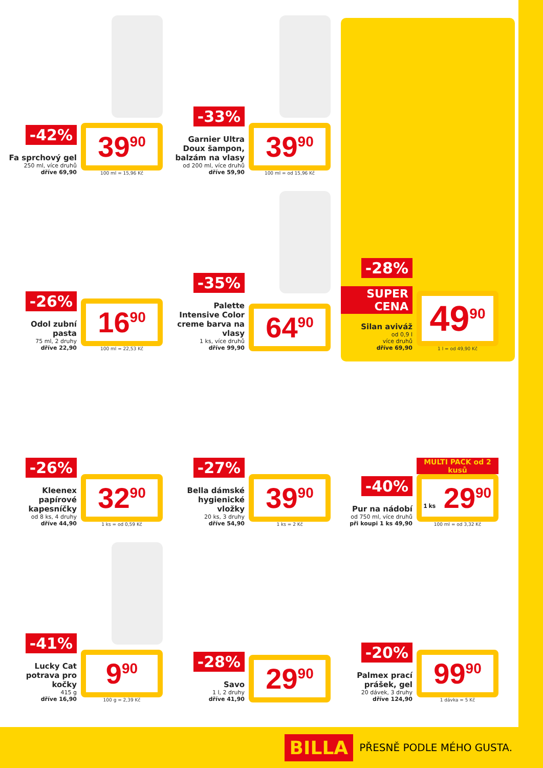-42%
Fa sprchový gel
250 ml, více druhů
dříve 69,90
39<sup>90</sup>
100 ml = 15,96 Kč
-33%
Garnier Ultra Doux šampon, balzám na vlasy
od 200 ml, více druhů
dříve 59,90
39<sup>90</sup>
100 ml = od 15,96 Kč
-28%
SUPER CENA
Silan aviváž
od 0,9 l
více druhů
dříve 69,90
49<sup>90</sup>
1 l = od 49,90 Kč
-26%
Odol zubní pasta
75 ml, 2 druhy
dříve 22,90
16<sup>90</sup>
100 ml = 22,53 Kč
-35%
Palette Intensive Color creme barva na vlasy
1 ks, více druhů
dříve 99,90
64<sup>90</sup>
-26%
Kleenex papírové kapesníčky
od 8 ks, 4 druhy
dříve 44,90
32<sup>90</sup>
1 ks = od 0,59 Kč
-27%
Bella dámské hygienické vložky
20 ks, 3 druhy
dříve 54,90
39<sup>90</sup>
1 ks = 2 Kč
-40%
Pur na nádobí
od 750 ml, více druhů
při koupi 1 ks 49,90
MULTI PACK od 2 kusů
1 ks 29<sup>90</sup>
100 ml = od 3,32 Kč
-41%
Lucky Cat potrava pro kočky
415 g
dříve 16,90
9<sup>90</sup>
100 g = 2,39 Kč
-28%
Savo
1 l, 2 druhy
dříve 41,90
29<sup>90</sup>
-20%
Palmex prací prášek, gel
20 dávek, 3 druhy
dříve 124,90
99<sup>90</sup>
1 dávka = 5 Kč
BILLA PŘESNĚ PODLE MÉHO GUSTA.